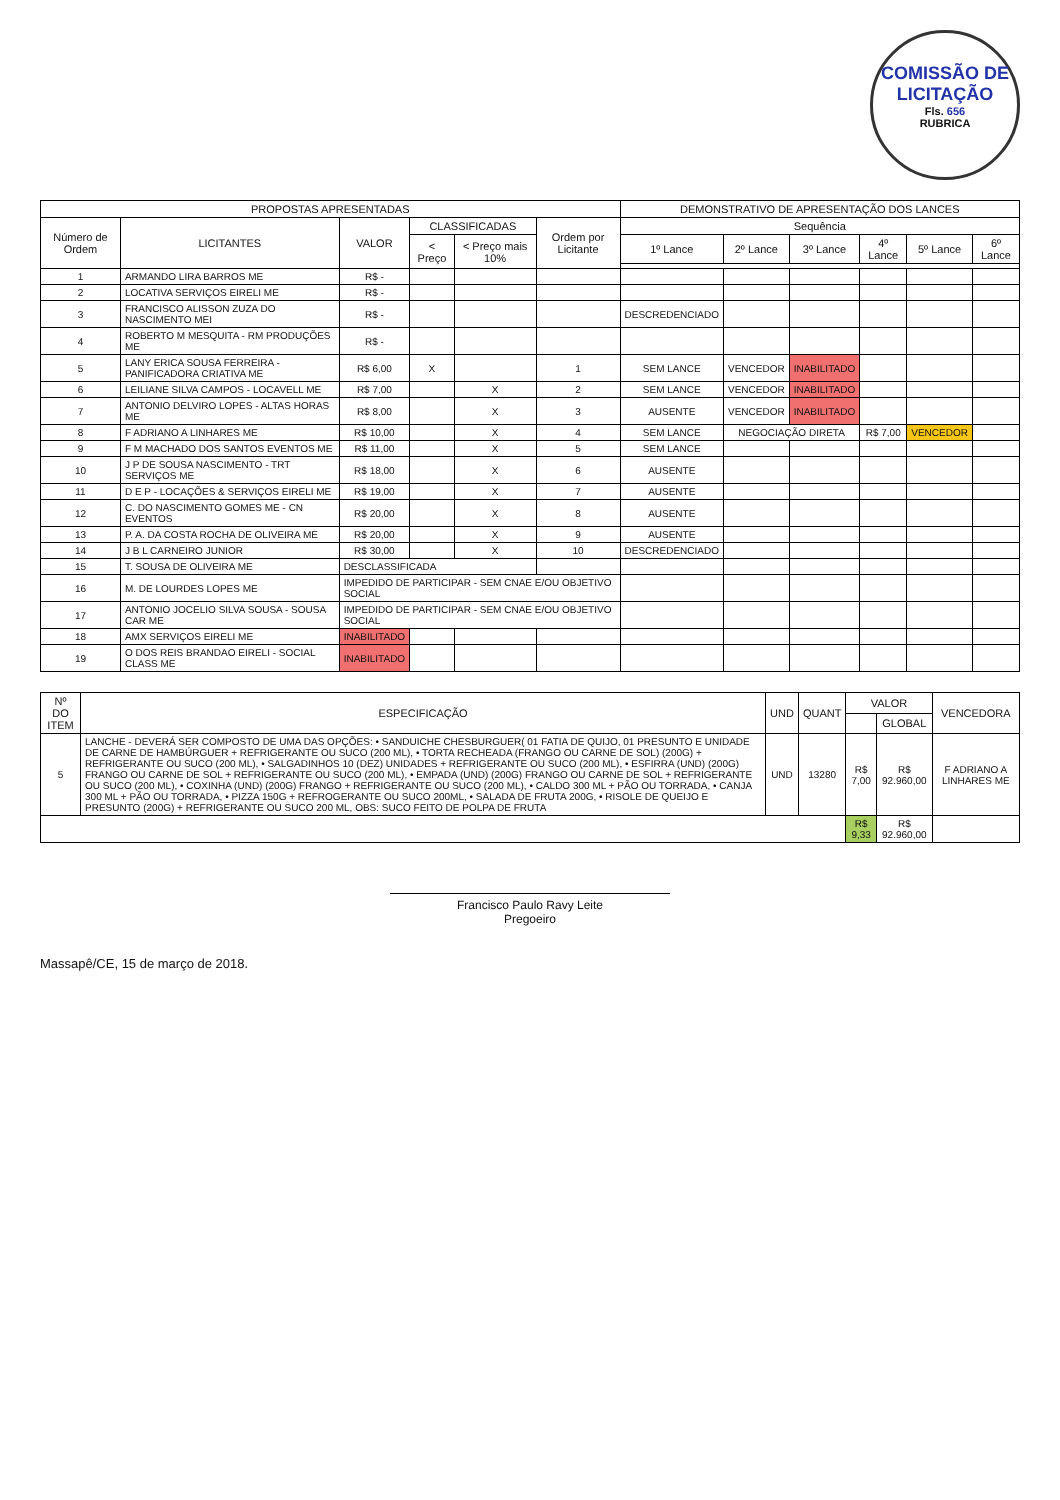COMISSÃO DE LICITAÇÃO
Fls. 656
RUBRICA
| PROPOSTAS APRESENTADAS | | | | | | DEMONSTRATIVO DE APRESENTAÇÃO DOS LANCES | | | | | |
| --- | --- | --- | --- | --- | --- | --- | --- | --- | --- | --- | --- |
| Número de Ordem | LICITANTES | VALOR | CLASSIFICADAS | | Ordem por Licitante | Sequência | | | | | |
| | | | < Preço | < Preço mais 10% | | 1º Lance | 2º Lance | 3º Lance | 4º Lance | 5º Lance | 6º Lance |
| 1 | ARMANDO LIRA BARROS ME | R$ - | | | | | | | | | |
| 2 | LOCATIVA SERVIÇOS EIRELI ME | R$ - | | | | | | | | | |
| 3 | FRANCISCO ALISSON ZUZA DO NASCIMENTO MEI | R$ - | | | | DESCREDENCIADO | | | | | |
| 4 | ROBERTO M MESQUITA - RM PRODUÇÕES ME | R$ - | | | | | | | | | |
| 5 | LANY ERICA SOUSA FERREIRA - PANIFICADORA CRIATIVA ME | R$ 6,00 | X | | 1 | SEM LANCE | VENCEDOR | INABILITADO | | | |
| 6 | LEILIANE SILVA CAMPOS - LOCAVELL ME | R$ 7,00 | | X | 2 | SEM LANCE | VENCEDOR | INABILITADO | | | |
| 7 | ANTONIO DELVIRO LOPES - ALTAS HORAS ME | R$ 8,00 | | X | 3 | AUSENTE | VENCEDOR | INABILITADO | | | |
| 8 | F ADRIANO A LINHARES ME | R$ 10,00 | | X | 4 | SEM LANCE | NEGOCIAÇÃO DIRETA | | R$ 7,00 | VENCEDOR | |
| 9 | F M MACHADO DOS SANTOS EVENTOS ME | R$ 11,00 | | X | 5 | SEM LANCE | | | | | |
| 10 | J P DE SOUSA NASCIMENTO - TRT SERVIÇOS ME | R$ 18,00 | | X | 6 | AUSENTE | | | | | |
| 11 | D E P - LOCAÇÕES & SERVIÇOS EIRELI ME | R$ 19,00 | | X | 7 | AUSENTE | | | | | |
| 12 | C. DO NASCIMENTO GOMES ME - CN EVENTOS | R$ 20,00 | | X | 8 | AUSENTE | | | | | |
| 13 | P. A. DA COSTA ROCHA DE OLIVEIRA ME | R$ 20,00 | | X | 9 | AUSENTE | | | | | |
| 14 | J B L CARNEIRO JUNIOR | R$ 30,00 | | X | 10 | DESCREDENCIADO | | | | | |
| 15 | T. SOUSA DE OLIVEIRA ME | DESCLASSIFICADA | | | | | | | | | |
| 16 | M. DE LOURDES LOPES ME | IMPEDIDO DE PARTICIPAR - SEM CNAE E/OU OBJETIVO SOCIAL | | | | | | | | | |
| 17 | ANTONIO JOCELIO SILVA SOUSA - SOUSA CAR ME | IMPEDIDO DE PARTICIPAR - SEM CNAE E/OU OBJETIVO SOCIAL | | | | | | | | | |
| 18 | AMX SERVIÇOS EIRELI ME | INABILITADO | | | | | | | | | |
| 19 | O DOS REIS BRANDAO EIRELI - SOCIAL CLASS ME | INABILITADO | | | | | | | | | |
| Nº DO ITEM | ESPECIFICAÇÃO | UND | QUANT | VALOR | | VENCEDORA |
| --- | --- | --- | --- | --- | --- | --- |
| | | | | | GLOBAL | |
| 5 | LANCHE - DEVERÁ SER COMPOSTO DE UMA DAS OPÇÕES: • SANDUICHE CHESBURGUER( 01 FATIA DE QUIJO, 01 PRESUNTO E UNIDADE DE CARNE DE HAMBÚRGUER + REFRIGERANTE OU SUCO (200 ML), • TORTA RECHEADA (FRANGO OU CARNE DE SOL) (200G) + REFRIGERANTE OU SUCO (200 ML), • SALGADINHOS 10 (DEZ) UNIDADES + REFRIGERANTE OU SUCO (200 ML), • ESFIRRA (UND) (200G) FRANGO OU CARNE DE SOL + REFRIGERANTE OU SUCO (200 ML), • EMPADA (UND) (200G) FRANGO OU CARNE DE SOL + REFRIGERANTE OU SUCO (200 ML), • COXINHA (UND) (200G) FRANGO + REFRIGERANTE OU SUCO (200 ML), • CALDO 300 ML + PÃO OU TORRADA, • CANJA 300 ML + PÃO OU TORRADA, • PIZZA 150G + REFROGERANTE OU SUCO 200ML, • SALADA DE FRUTA 200G, • RISOLE DE QUEIJO E PRESUNTO (200G) + REFRIGERANTE OU SUCO 200 ML, OBS: SUCO FEITO DE POLPA DE FRUTA | UND | 13280 | R$ 7,00 | R$ 92.960,00 | F ADRIANO A LINHARES ME |
| | | | | R$ 9,33 | R$ 92.960,00 | |
Francisco Paulo Ravy Leite
Pregoeiro
Massapê/CE, 15 de março de 2018.